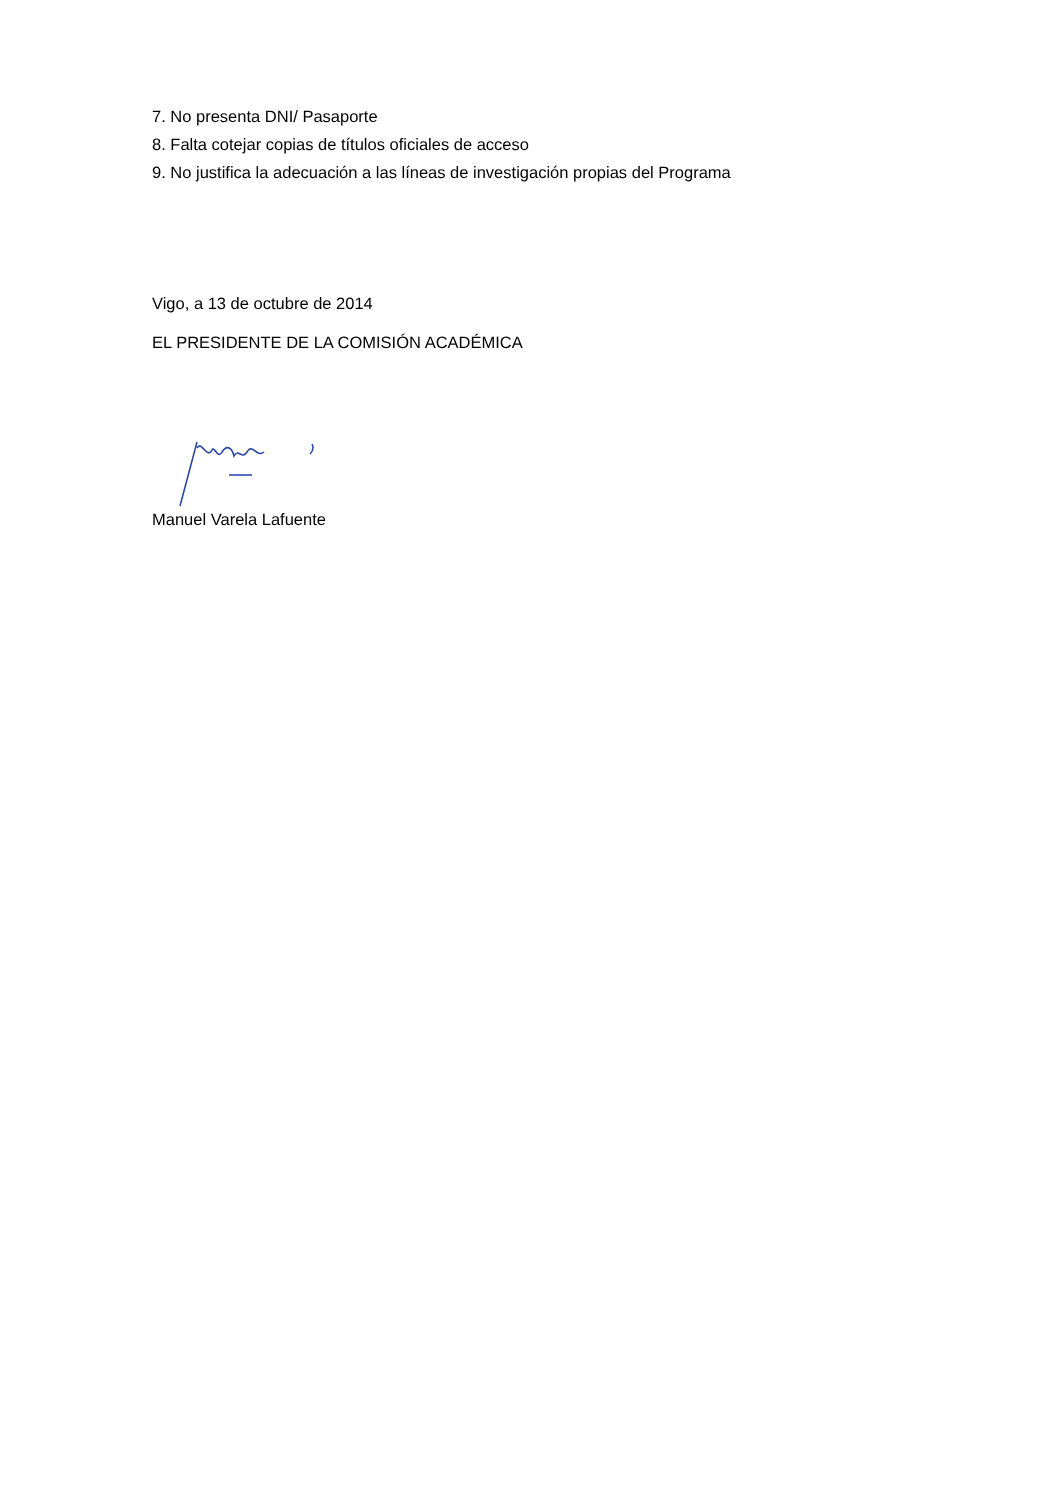7. No presenta DNI/ Pasaporte
8. Falta cotejar copias de títulos oficiales de acceso
9. No justifica la adecuación a las líneas de investigación propias del Programa
Vigo, a 13 de octubre de 2014
EL PRESIDENTE DE LA COMISIÓN ACADÉMICA
Manuel Varela Lafuente